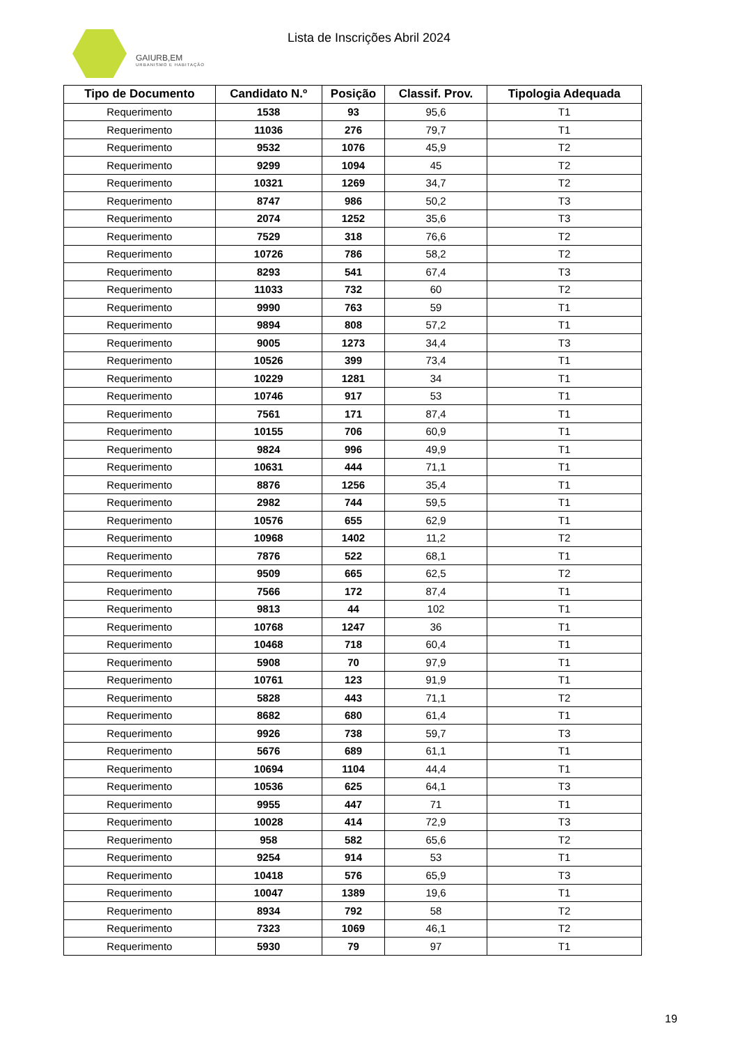GAIURB,EM
URBANISMO E HABITAÇÃO
Lista de Inscrições Abril 2024
| Tipo de Documento | Candidato N.º | Posição | Classif. Prov. | Tipologia Adequada |
| --- | --- | --- | --- | --- |
| Requerimento | 1538 | 93 | 95,6 | T1 |
| Requerimento | 11036 | 276 | 79,7 | T1 |
| Requerimento | 9532 | 1076 | 45,9 | T2 |
| Requerimento | 9299 | 1094 | 45 | T2 |
| Requerimento | 10321 | 1269 | 34,7 | T2 |
| Requerimento | 8747 | 986 | 50,2 | T3 |
| Requerimento | 2074 | 1252 | 35,6 | T3 |
| Requerimento | 7529 | 318 | 76,6 | T2 |
| Requerimento | 10726 | 786 | 58,2 | T2 |
| Requerimento | 8293 | 541 | 67,4 | T3 |
| Requerimento | 11033 | 732 | 60 | T2 |
| Requerimento | 9990 | 763 | 59 | T1 |
| Requerimento | 9894 | 808 | 57,2 | T1 |
| Requerimento | 9005 | 1273 | 34,4 | T3 |
| Requerimento | 10526 | 399 | 73,4 | T1 |
| Requerimento | 10229 | 1281 | 34 | T1 |
| Requerimento | 10746 | 917 | 53 | T1 |
| Requerimento | 7561 | 171 | 87,4 | T1 |
| Requerimento | 10155 | 706 | 60,9 | T1 |
| Requerimento | 9824 | 996 | 49,9 | T1 |
| Requerimento | 10631 | 444 | 71,1 | T1 |
| Requerimento | 8876 | 1256 | 35,4 | T1 |
| Requerimento | 2982 | 744 | 59,5 | T1 |
| Requerimento | 10576 | 655 | 62,9 | T1 |
| Requerimento | 10968 | 1402 | 11,2 | T2 |
| Requerimento | 7876 | 522 | 68,1 | T1 |
| Requerimento | 9509 | 665 | 62,5 | T2 |
| Requerimento | 7566 | 172 | 87,4 | T1 |
| Requerimento | 9813 | 44 | 102 | T1 |
| Requerimento | 10768 | 1247 | 36 | T1 |
| Requerimento | 10468 | 718 | 60,4 | T1 |
| Requerimento | 5908 | 70 | 97,9 | T1 |
| Requerimento | 10761 | 123 | 91,9 | T1 |
| Requerimento | 5828 | 443 | 71,1 | T2 |
| Requerimento | 8682 | 680 | 61,4 | T1 |
| Requerimento | 9926 | 738 | 59,7 | T3 |
| Requerimento | 5676 | 689 | 61,1 | T1 |
| Requerimento | 10694 | 1104 | 44,4 | T1 |
| Requerimento | 10536 | 625 | 64,1 | T3 |
| Requerimento | 9955 | 447 | 71 | T1 |
| Requerimento | 10028 | 414 | 72,9 | T3 |
| Requerimento | 958 | 582 | 65,6 | T2 |
| Requerimento | 9254 | 914 | 53 | T1 |
| Requerimento | 10418 | 576 | 65,9 | T3 |
| Requerimento | 10047 | 1389 | 19,6 | T1 |
| Requerimento | 8934 | 792 | 58 | T2 |
| Requerimento | 7323 | 1069 | 46,1 | T2 |
| Requerimento | 5930 | 79 | 97 | T1 |
19